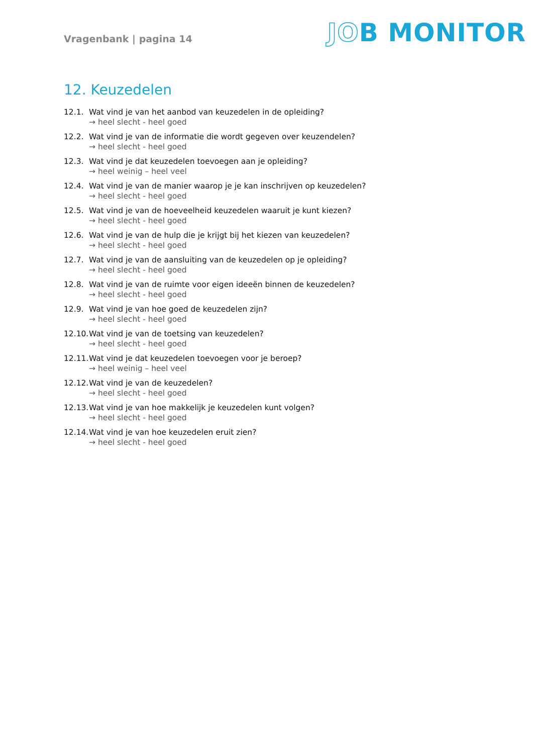Vragenbank | pagina 14
JOB MONITOR
12. Keuzedelen
12.1. Wat vind je van het aanbod van keuzedelen in de opleiding?
→ heel slecht - heel goed
12.2. Wat vind je van de informatie die wordt gegeven over keuzendelen?
→ heel slecht - heel goed
12.3. Wat vind je dat keuzedelen toevoegen aan je opleiding?
→ heel weinig – heel veel
12.4. Wat vind je van de manier waarop je je kan inschrijven op keuzedelen?
→ heel slecht - heel goed
12.5. Wat vind je van de hoeveelheid keuzedelen waaruit je kunt kiezen?
→ heel slecht - heel goed
12.6. Wat vind je van de hulp die je krijgt bij het kiezen van keuzedelen?
→ heel slecht - heel goed
12.7. Wat vind je van de aansluiting van de keuzedelen op je opleiding?
→ heel slecht - heel goed
12.8. Wat vind je van de ruimte voor eigen ideeën binnen de keuzedelen?
→ heel slecht - heel goed
12.9. Wat vind je van hoe goed de keuzedelen zijn?
→ heel slecht - heel goed
12.10. Wat vind je van de toetsing van keuzedelen?
→ heel slecht - heel goed
12.11. Wat vind je dat keuzedelen toevoegen voor je beroep?
→ heel weinig – heel veel
12.12. Wat vind je van de keuzedelen?
→ heel slecht - heel goed
12.13. Wat vind je van hoe makkelijk je keuzedelen kunt volgen?
→ heel slecht - heel goed
12.14. Wat vind je van hoe keuzedelen eruit zien?
→ heel slecht - heel goed